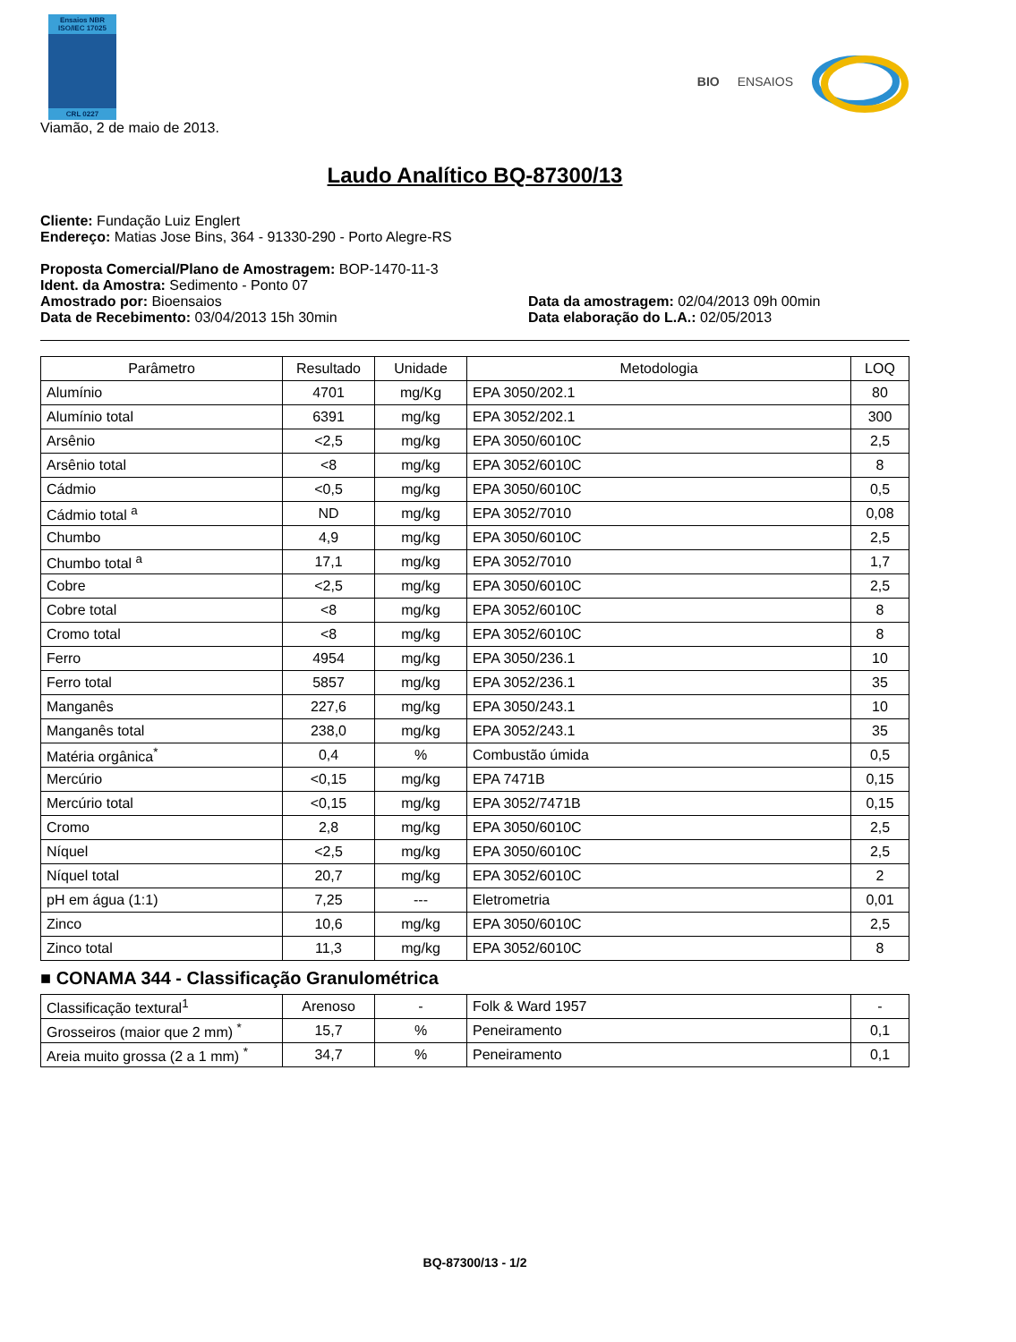Ensaios NBR ISO/IEC 17025
CRL 0227
BIO ENSAIOS
Viamão, 2 de maio de 2013.
Laudo Analítico BQ-87300/13
Cliente: Fundação Luiz Englert
Endereço: Matias Jose Bins, 364 - 91330-290 - Porto Alegre-RS
Proposta Comercial/Plano de Amostragem: BOP-1470-11-3
Ident. da Amostra: Sedimento - Ponto 07
Amostrado por: Bioensaios Data da amostragem: 02/04/2013 09h 00min
Data de Recebimento: 03/04/2013 15h 30min
Data elaboração do L.A.: 02/05/2013
| Parâmetro | Resultado | Unidade | Metodologia | LOQ |
| --- | --- | --- | --- | --- |
| Alumínio | 4701 | mg/Kg | EPA 3050/202.1 | 80 |
| Alumínio total | 6391 | mg/kg | EPA 3052/202.1 | 300 |
| Arsênio | <2,5 | mg/kg | EPA 3050/6010C | 2,5 |
| Arsênio total | <8 | mg/kg | EPA 3052/6010C | 8 |
| Cádmio | <0,5 | mg/kg | EPA 3050/6010C | 0,5 |
| Cádmio total <sup>a</sup> | ND | mg/kg | EPA 3052/7010 | 0,08 |
| Chumbo | 4,9 | mg/kg | EPA 3050/6010C | 2,5 |
| Chumbo total <sup>a</sup> | 17,1 | mg/kg | EPA 3052/7010 | 1,7 |
| Cobre | <2,5 | mg/kg | EPA 3050/6010C | 2,5 |
| Cobre total | <8 | mg/kg | EPA 3052/6010C | 8 |
| Cromo total | <8 | mg/kg | EPA 3052/6010C | 8 |
| Ferro | 4954 | mg/kg | EPA 3050/236.1 | 10 |
| Ferro total | 5857 | mg/kg | EPA 3052/236.1 | 35 |
| Manganês | 227,6 | mg/kg | EPA 3050/243.1 | 10 |
| Manganês total | 238,0 | mg/kg | EPA 3052/243.1 | 35 |
| Matéria orgânica<sup>*</sup> | 0,4 | % | Combustão úmida | 0,5 |
| Mercúrio | <0,15 | mg/kg | EPA 7471B | 0,15 |
| Mercúrio total | <0,15 | mg/kg | EPA 3052/7471B | 0,15 |
| Cromo | 2,8 | mg/kg | EPA 3050/6010C | 2,5 |
| Níquel | <2,5 | mg/kg | EPA 3050/6010C | 2,5 |
| Níquel total | 20,7 | mg/kg | EPA 3052/6010C | 2 |
| pH em água (1:1) | 7,25 | --- | Eletrometria | 0,01 |
| Zinco | 10,6 | mg/kg | EPA 3050/6010C | 2,5 |
| Zinco total | 11,3 | mg/kg | EPA 3052/6010C | 8 |
■ CONAMA 344 - Classificação Granulométrica
| Classificação textural<sup>1</sup> | Arenoso | - | Folk & Ward 1957 | - |
| Grosseiros (maior que 2 mm) <sup>*</sup> | 15,7 | % | Peneiramento | 0,1 |
| Areia muito grossa (2 a 1 mm) <sup>*</sup> | 34,7 | % | Peneiramento | 0,1 |
BQ-87300/13 - 1/2